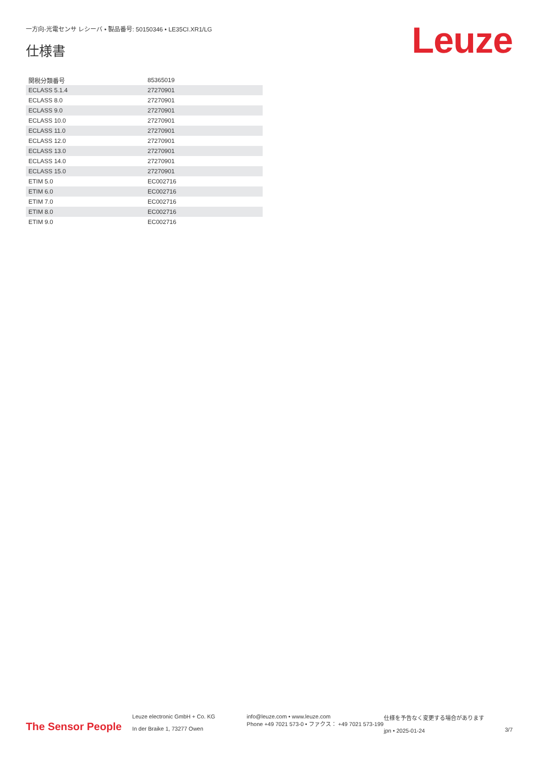一方向-光電センサ レシーバ • 製品番号: 50150346 • LE35CI.XR1/LG
仕様書 Leuze
| 関税分類番号 | 85365019 |
| ECLASS 5.1.4 | 27270901 |
| ECLASS 8.0 | 27270901 |
| ECLASS 9.0 | 27270901 |
| ECLASS 10.0 | 27270901 |
| ECLASS 11.0 | 27270901 |
| ECLASS 12.0 | 27270901 |
| ECLASS 13.0 | 27270901 |
| ECLASS 14.0 | 27270901 |
| ECLASS 15.0 | 27270901 |
| ETIM 5.0 | EC002716 |
| ETIM 6.0 | EC002716 |
| ETIM 7.0 | EC002716 |
| ETIM 8.0 | EC002716 |
| ETIM 9.0 | EC002716 |
The Sensor People
Leuze electronic GmbH + Co. KG
In der Braike 1, 73277 Owen
info@leuze.com • www.leuze.com
Phone +49 7021 573-0 • ファクス： +49 7021 573-199
仕様を予告なく変更する場合があります
jpn • 2025-01-24
3/7